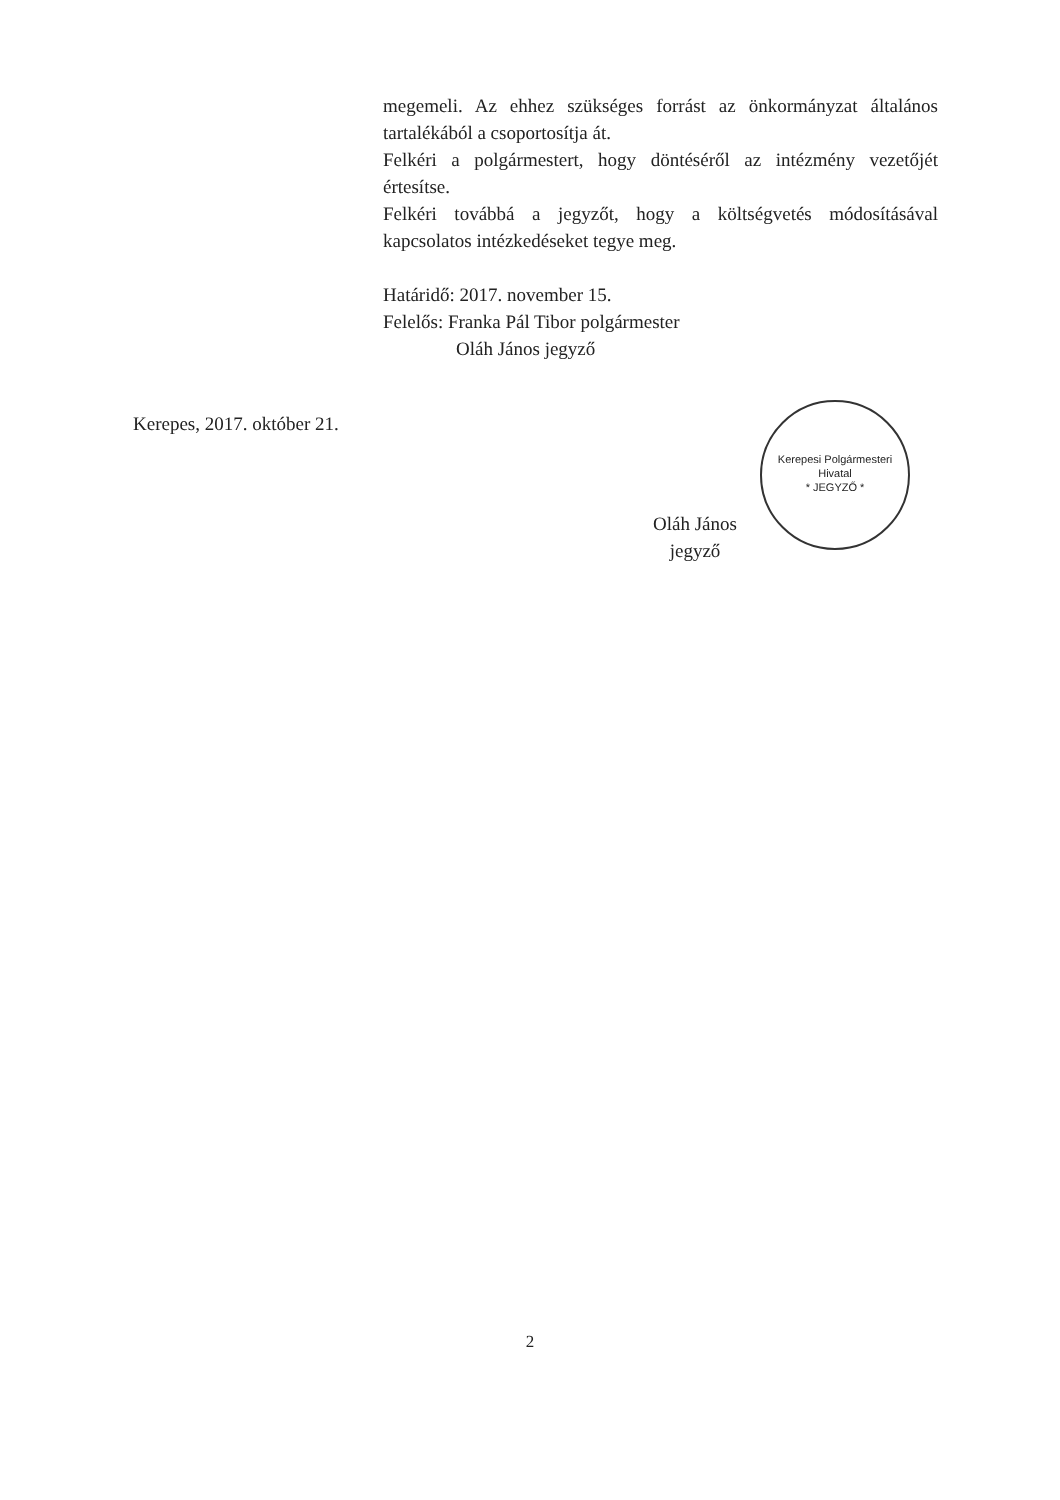megemeli. Az ehhez szükséges forrást az önkormányzat általános tartalékából a csoportosítja át.
Felkéri a polgármestert, hogy döntéséről az intézmény vezetőjét értesítse.
Felkéri továbbá a jegyzőt, hogy a költségvetés módosításával kapcsolatos intézkedéseket tegye meg.
Határidő: 2017. november 15.
Felelős: Franka Pál Tibor polgármester
Oláh János jegyző
Kerepes, 2017. október 21.
Kerepesi Polgármesteri Hivatal
* JEGYZŐ *
Oláh János
jegyző
2